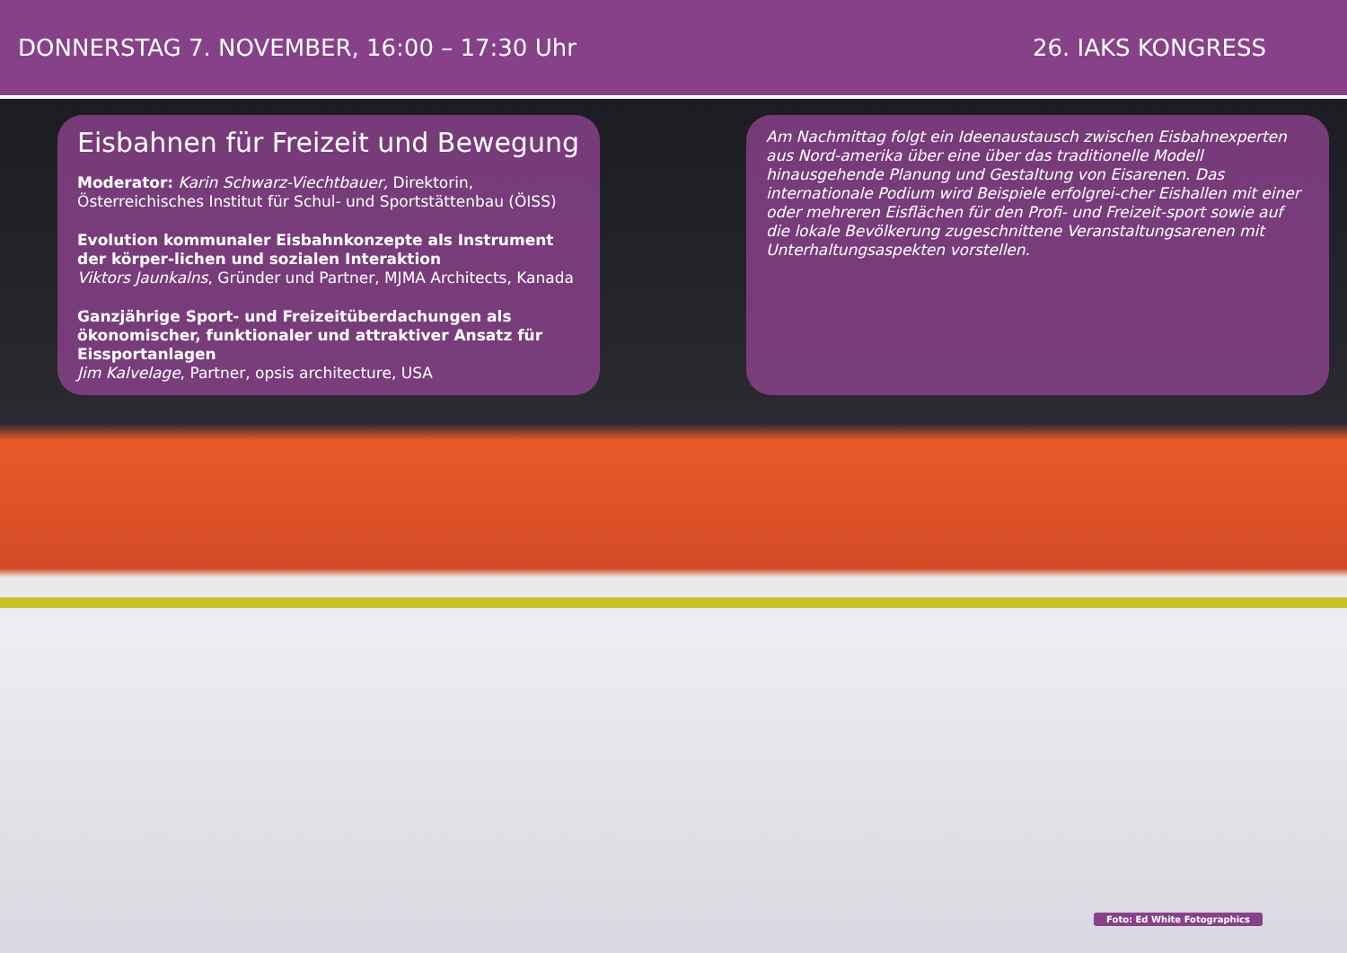DONNERSTAG 7. NOVEMBER, 16:00 – 17:30 Uhr
26. IAKS KONGRESS
Eisbahnen für Freizeit und Bewegung
Moderator: Karin Schwarz-Viechtbauer, Direktorin, Österreichisches Institut für Schul- und Sportstättenbau (ÖISS)
Evolution kommunaler Eisbahnkonzepte als Instrument der körper-lichen und sozialen Interaktion
Viktors Jaunkalns, Gründer und Partner, MJMA Architects, Kanada
Ganzjährige Sport- und Freizeitüberdachungen als ökonomischer, funktionaler und attraktiver Ansatz für Eissportanlagen
Jim Kalvelage, Partner, opsis architecture, USA
Am Nachmittag folgt ein Ideenaustausch zwischen Eisbahnexperten aus Nord-amerika über eine über das traditionelle Modell hinausgehende Planung und Gestaltung von Eisarenen. Das internationale Podium wird Beispiele erfolgrei-cher Eishallen mit einer oder mehreren Eisflächen für den Profi- und Freizeit-sport sowie auf die lokale Bevölkerung zugeschnittene Veranstaltungsarenen mit Unterhaltungsaspekten vorstellen.
Foto: Ed White Fotographics